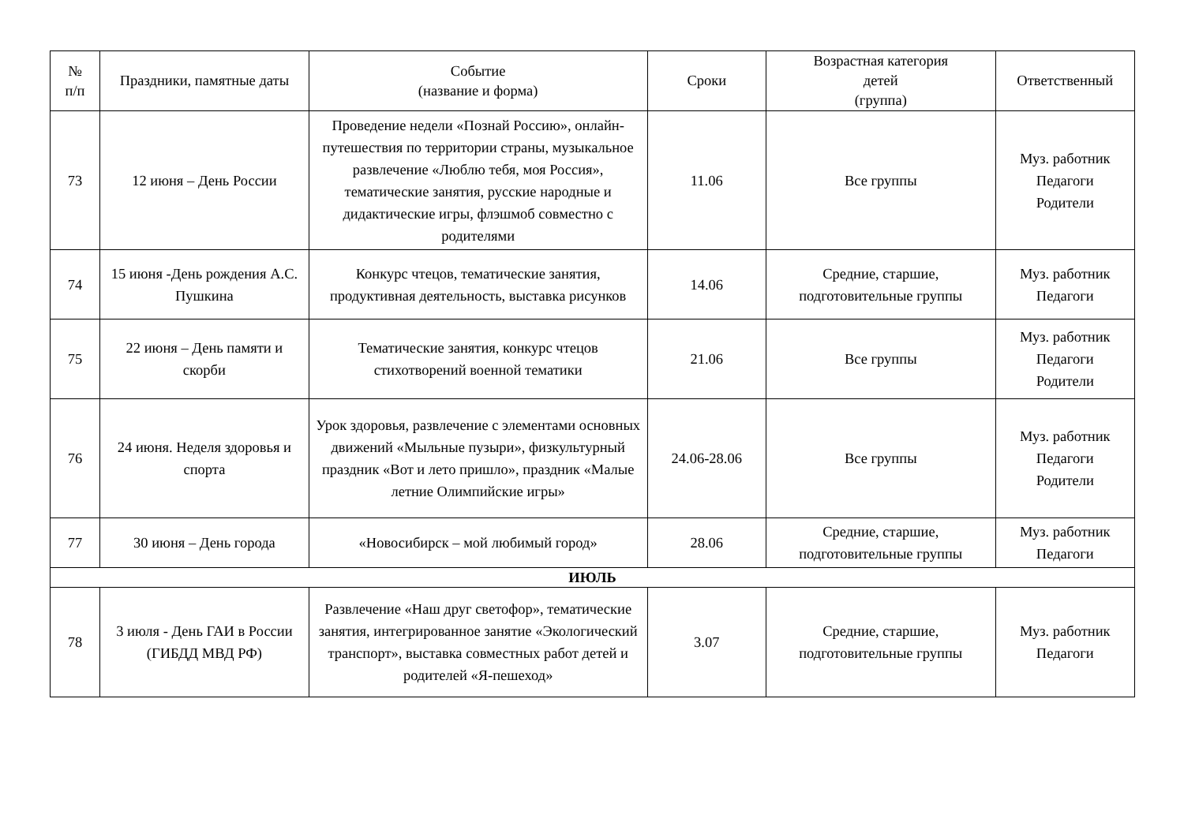| № п/п | Праздники, памятные даты | Событие (название и форма) | Сроки | Возрастная категория детей (группа) | Ответственный |
| --- | --- | --- | --- | --- | --- |
| 73 | 12 июня – День России | Проведение недели «Познай Россию», онлайн-путешествия по территории страны, музыкальное развлечение «Люблю тебя, моя Россия», тематические занятия, русские народные и дидактические игры, флэшмоб совместно с родителями | 11.06 | Все группы | Муз. работник Педагоги Родители |
| 74 | 15 июня -День рождения А.С. Пушкина | Конкурс чтецов, тематические занятия, продуктивная деятельность, выставка рисунков | 14.06 | Средние, старшие, подготовительные группы | Муз. работник Педагоги |
| 75 | 22 июня – День памяти и скорби | Тематические занятия, конкурс чтецов стихотворений военной тематики | 21.06 | Все группы | Муз. работник Педагоги Родители |
| 76 | 24 июня. Неделя здоровья и спорта | Урок здоровья, развлечение с элементами основных движений «Мыльные пузыри», физкультурный праздник «Вот и лето пришло», праздник «Малые летние Олимпийские игры» | 24.06-28.06 | Все группы | Муз. работник Педагоги Родители |
| 77 | 30 июня – День города | «Новосибирск – мой любимый город» | 28.06 | Средние, старшие, подготовительные группы | Муз. работник Педагоги |
| ИЮЛЬ | | | | | |
| 78 | 3 июля - День ГАИ в России (ГИБДД МВД РФ) | Развлечение «Наш друг светофор», тематические занятия, интегрированное занятие «Экологический транспорт», выставка совместных работ детей и родителей «Я-пешеход» | 3.07 | Средние, старшие, подготовительные группы | Муз. работник Педагоги |